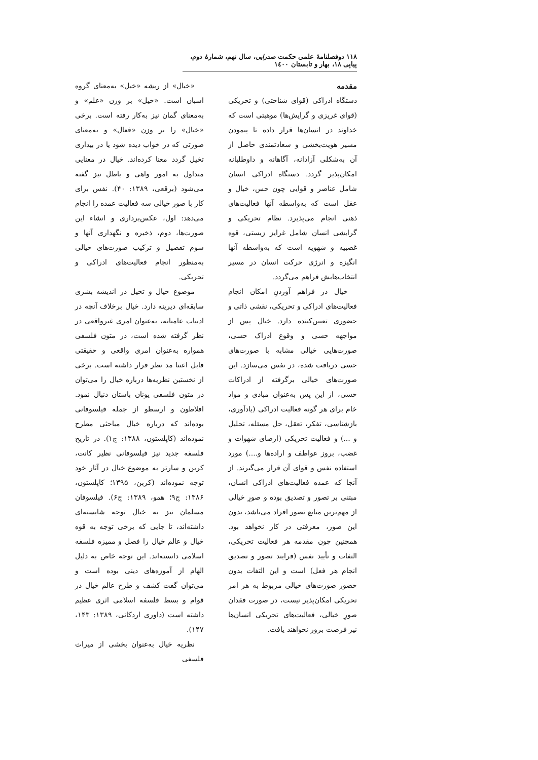۱۱۸ دوفصلنامهٔ علمی حکمت صدرایی، سال نهم، شمارهٔ دوم، پیاپی ۱۸، بهار و تابستان ۱٤۰۰
مقدمه
دستگاه ادراکی (قوای شناختی) و تحریکی (قوای غریزی و گرایش‌ها) موهبتی است که خداوند در انسان‌ها قرار داده تا پیمودن مسیر هویت‌بخشی و سعادتمندی حاصل از آن به‌شکلی آزادانه، آگاهانه و داوطلبانه امکان‌پذیر گردد. دستگاه ادراکی انسان شامل عناصر و قوایی چون حس، خیال و عقل است که به‌واسطه آنها فعالیت‌های ذهنی انجام می‌پذیرد. نظام تحریکی و گرایشی انسان شامل غرایز زیستی، قوه غضبیه و شهویه است که به‌واسطه آنها انگیزه و انرژی حرکت انسان در مسیر انتخاب‌هایش فراهم می‌گردد.
خیال در فراهم آوردنِ امکان انجام فعالیت‌های ادراکی و تحریکی، نقشی ذاتی و حضوری تعیین‌کننده دارد. خیال پس از مواجهه حسی و وقوع ادراک حسی، صورت‌هایی خیالی مشابه با صورت‌های حسی دریافت شده، در نفس می‌سازد. این صورت‌های خیالی برگرفته از ادراکات حسی، از این پس به‌عنوان مبادی و مواد خام برای هر گونه فعالیت ادراکی (یادآوری، بازشناسی، تفکر، تعقل، حل مسئله، تحلیل و ...) و فعالیت تحریکی (ارضای شهوات و غضب، بروز عواطف و اراده‌ها و....) مورد استفاده نفس و قوای آن قرار می‌گیرند. از آنجا که عمده فعالیت‌های ادراکی انسان، مبتنی بر تصور و تصدیق بوده و صورِ خیالی از مهم‌ترین منابع تصور افراد می‌باشد، بدون این صور، معرفتی در کار نخواهد بود. همچنین چون مقدمه هر فعالیت تحریکی، التفات و تأیید نفس (فرایند تصور و تصدیق انجام هر فعل) است و این التفات بدون حضور صورت‌های خیالی مربوط به هر امر تحریکی امکان‌پذیر نیست، در صورت فقدان صورِ خیالی، فعالیت‌های تحریکی انسان‌ها نیز فرصت بروز نخواهند یافت.
«خیال» از ریشه «خیل» به‌معنای گروه اسبان است. «خیل» بر وزن «علم» و به‌معنای گمان نیز به‌کار رفته است. برخی «خیال» را بر وزن «فعال» و به‌معنای صورتی که در خواب دیده شود یا در بیداری تخیل گردد معنا کرده‌اند. خیال در معنایی متداول به امور واهی و باطل نیز گفته می‌شود (برقعی، ۱۳۸۹: ۴۰). نفس برای کار با صور خیالی سه فعالیت عمده را انجام می‌دهد: اول، عکس‌برداری و انشاء این صورت‌ها، دوم، ذخیره و نگهداری آنها و سوم تفصیل و ترکیب صورت‌های خیالی به‌منظور انجام فعالیت‌های ادراکی و تحریکی.
موضوع خیال و تخیل در اندیشه بشری سابقه‌ای دیرینه دارد. خیال برخلاف آنچه در ادبیات عامیانه، به‌عنوان امری غیرواقعی در نظر گرفته شده است، در متون فلسفی همواره به‌عنوان امری واقعی و حقیقتی قابل اعتنا مد نظر قرار داشته است. برخی از نخستین نظریه‌ها درباره خیال را می‌توان در متون فلسفی یونان باستان دنبال نمود. افلاطون و ارسطو از جمله فیلسوفانی بوده‌اند که درباره خیال مباحثی مطرح نموده‌اند (کاپلستون، ۱۳۸۸: ج۱). در تاریخ فلسفه جدید نیز فیلسوفانی نظیر کانت، کربن و سارتر به موضوع خیال در آثار خود توجه نموده‌اند (کربن، ۱۳۹۵؛ کاپلستون، ۱۳۸۶: ج۹؛ همو، ۱۳۸۹: ج۶). فیلسوفان مسلمان نیز به خیال توجه شایسته‌ای داشته‌اند، تا جایی که برخی توجه به قوه خیال و عالم خیال را فصل و ممیزه فلسفه اسلامی دانسته‌اند. این توجه خاص به دلیل الهام از آموزه‌های دینی بوده است و می‌توان گفت کشف و طرح عالم خیال در قوام و بسط فلسفه اسلامی اثری عظیم داشته است (داوری اردکانی، ۱۳۸۹: ۱۴۳، ۱۴۷).
نظریه خیال به‌عنوان بخشی از میراث فلسفی